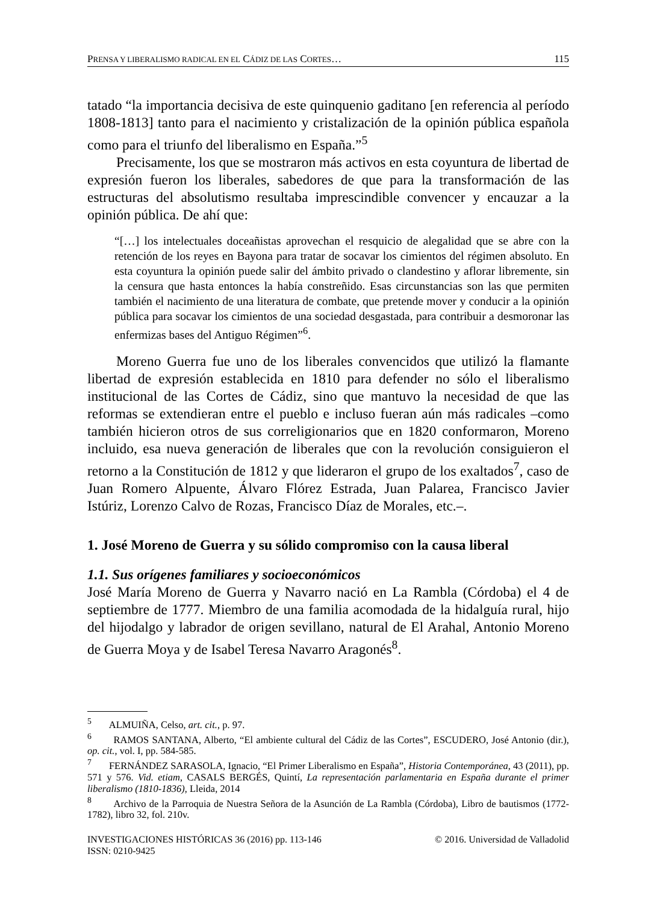PRENSA Y LIBERALISMO RADICAL EN EL CÁDIZ DE LAS CORTES… 115
tatado “la importancia decisiva de este quinquenio gaditano [en referencia al período 1808-1813] tanto para el nacimiento y cristalización de la opinión pública española como para el triunfo del liberalismo en España.”<sup>5</sup>
Precisamente, los que se mostraron más activos en esta coyuntura de libertad de expresión fueron los liberales, sabedores de que para la transformación de las estructuras del absolutismo resultaba imprescindible convencer y encauzar a la opinión pública. De ahí que:
“[…] los intelectuales doceañistas aprovechan el resquicio de alegalidad que se abre con la retención de los reyes en Bayona para tratar de socavar los cimientos del régimen absoluto. En esta coyuntura la opinión puede salir del ámbito privado o clandestino y aflorar libremente, sin la censura que hasta entonces la había constreñido. Esas circunstancias son las que permiten también el nacimiento de una literatura de combate, que pretende mover y conducir a la opinión pública para socavar los cimientos de una sociedad desgastada, para contribuir a desmoronar las enfermizas bases del Antiguo Régimen”<sup>6</sup>.
Moreno Guerra fue uno de los liberales convencidos que utilizó la flamante libertad de expresión establecida en 1810 para defender no sólo el liberalismo institucional de las Cortes de Cádiz, sino que mantuvo la necesidad de que las reformas se extendieran entre el pueblo e incluso fueran aún más radicales –como también hicieron otros de sus correligionarios que en 1820 conformaron, Moreno incluido, esa nueva generación de liberales que con la revolución consiguieron el retorno a la Constitución de 1812 y que lideraron el grupo de los exaltados<sup>7</sup>, caso de Juan Romero Alpuente, Álvaro Flórez Estrada, Juan Palarea, Francisco Javier Istúriz, Lorenzo Calvo de Rozas, Francisco Díaz de Morales, etc.–.
1. José Moreno de Guerra y su sólido compromiso con la causa liberal
1.1. Sus orígenes familiares y socioeconómicos
José María Moreno de Guerra y Navarro nació en La Rambla (Córdoba) el 4 de septiembre de 1777. Miembro de una familia acomodada de la hidalguía rural, hijo del hijodalgo y labrador de origen sevillano, natural de El Arahal, Antonio Moreno de Guerra Moya y de Isabel Teresa Navarro Aragonés<sup>8</sup>.
<sup>5</sup> ALMUIÑA, Celso, art. cit., p. 97.
<sup>6</sup> RAMOS SANTANA, Alberto, “El ambiente cultural del Cádiz de las Cortes”, ESCUDERO, José Antonio (dir.), op. cit., vol. I, pp. 584-585.
<sup>7</sup> FERNÁNDEZ SARASOLA, Ignacio, “El Primer Liberalismo en España”, Historia Contemporánea, 43 (2011), pp. 571 y 576. Vid. etiam, CASALS BERGÉS, Quintí, La representación parlamentaria en España durante el primer liberalismo (1810-1836), Lleida, 2014
<sup>8</sup> Archivo de la Parroquia de Nuestra Señora de la Asunción de La Rambla (Córdoba), Libro de bautismos (1772-1782), libro 32, fol. 210v.
INVESTIGACIONES HISTÓRICAS 36 (2016) pp. 113-146
ISSN: 0210-9425
© 2016. Universidad de Valladolid